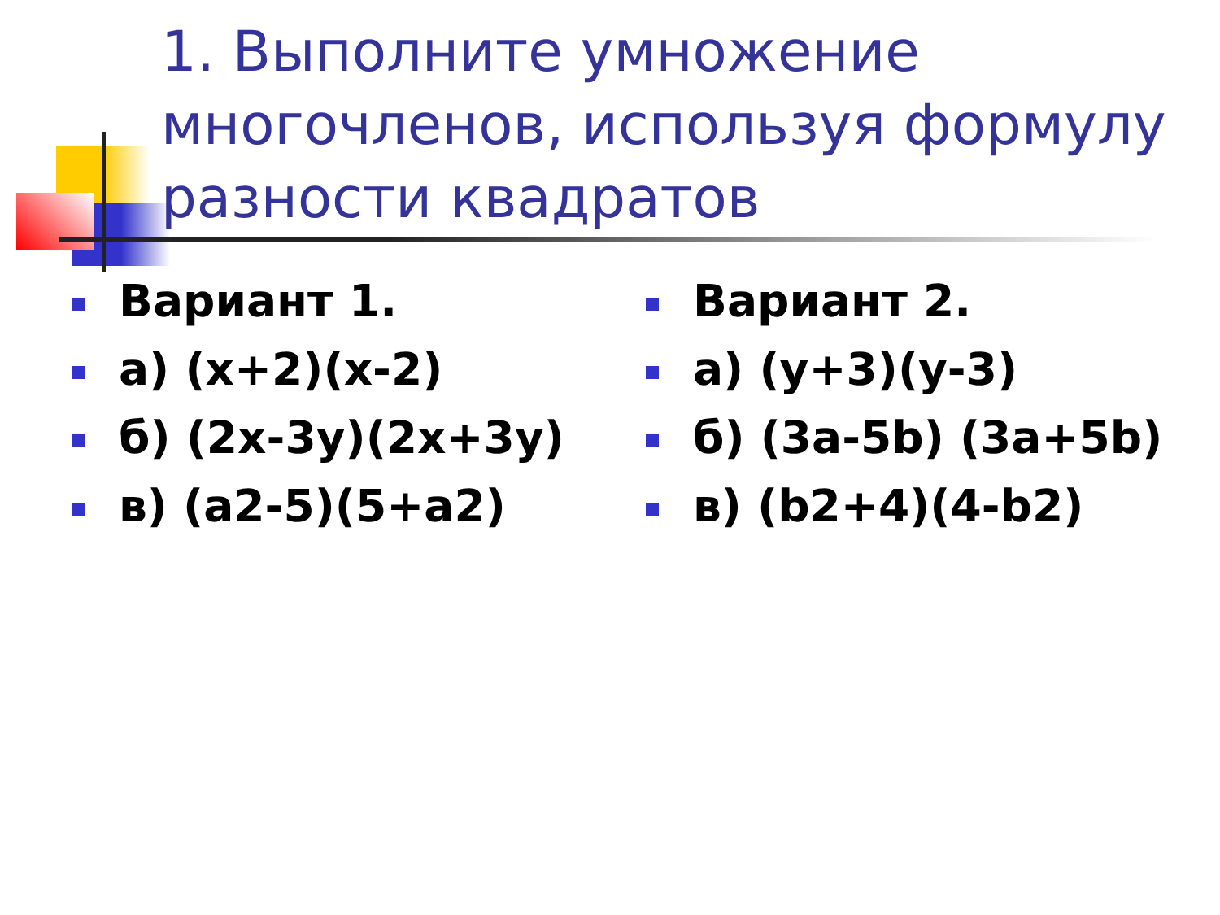1. Выполните умножение многочленов, используя формулу разности квадратов
Вариант 1.
а) (x+2)(x-2)
б) (2x-3y)(2x+3y)
в) (a2-5)(5+a2)
Вариант 2.
а) (y+3)(y-3)
б) (3a-5b) (3a+5b)
в) (b2+4)(4-b2)